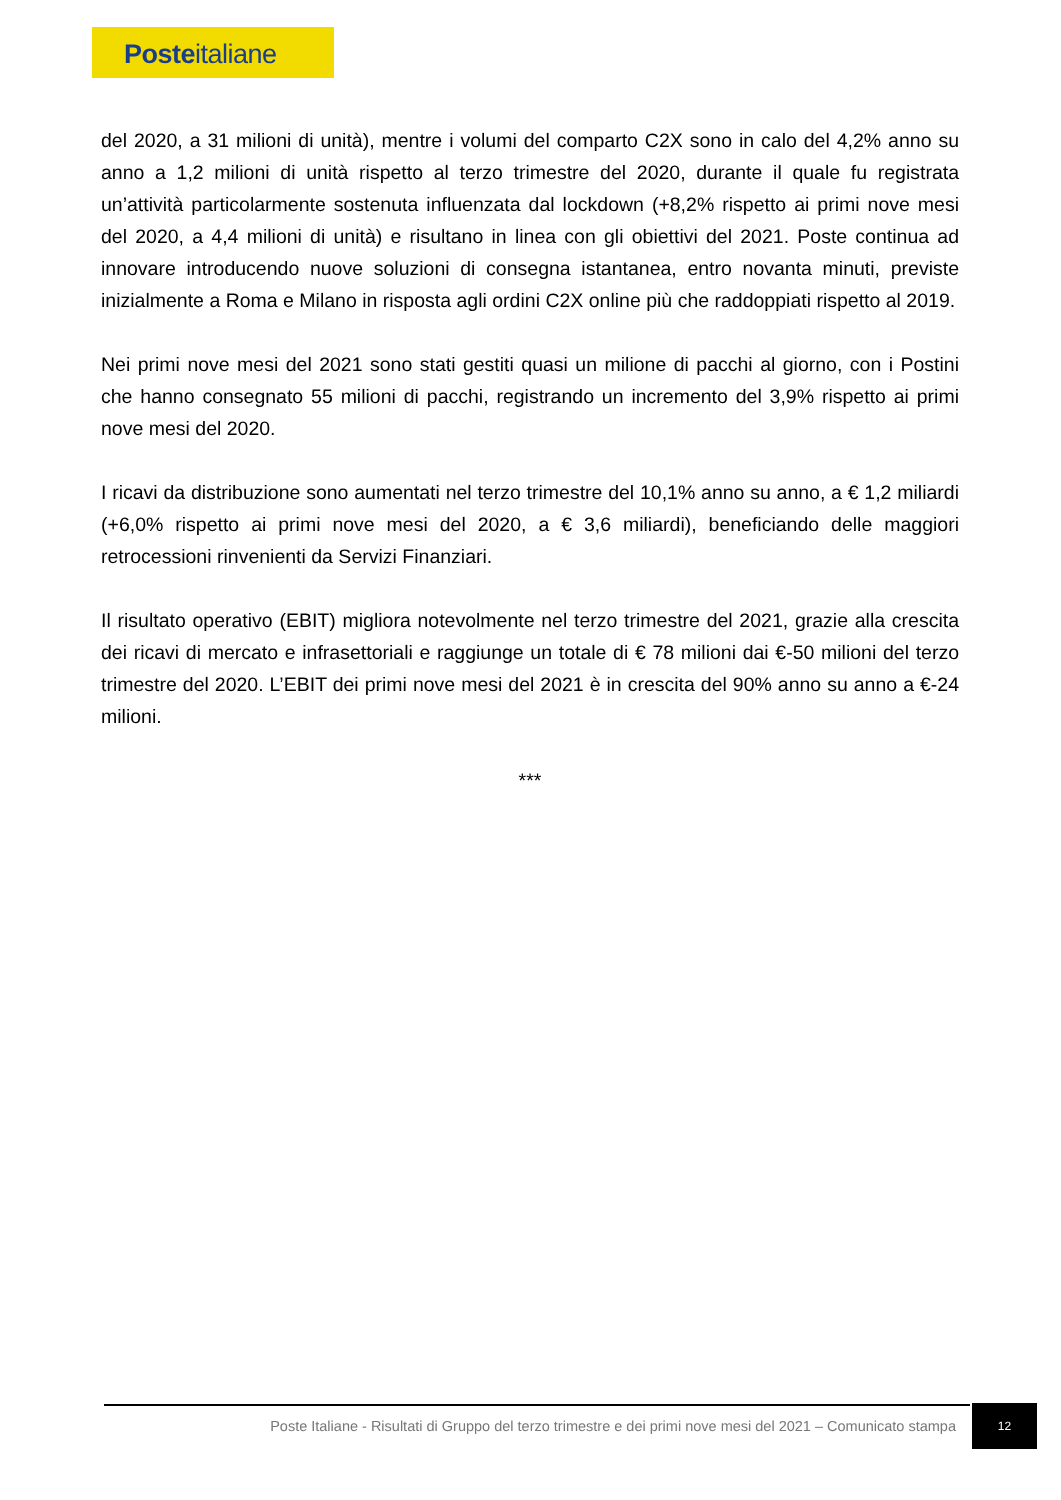Posteitaliane
del 2020, a 31 milioni di unità), mentre i volumi del comparto C2X sono in calo del 4,2% anno su anno a 1,2 milioni di unità rispetto al terzo trimestre del 2020, durante il quale fu registrata un’attività particolarmente sostenuta influenzata dal lockdown (+8,2% rispetto ai primi nove mesi del 2020, a 4,4 milioni di unità) e risultano in linea con gli obiettivi del 2021. Poste continua ad innovare introducendo nuove soluzioni di consegna istantanea, entro novanta minuti, previste inizialmente a Roma e Milano in risposta agli ordini C2X online più che raddoppiati rispetto al 2019.
Nei primi nove mesi del 2021 sono stati gestiti quasi un milione di pacchi al giorno, con i Postini che hanno consegnato 55 milioni di pacchi, registrando un incremento del 3,9% rispetto ai primi nove mesi del 2020.
I ricavi da distribuzione sono aumentati nel terzo trimestre del 10,1% anno su anno, a € 1,2 miliardi (+6,0% rispetto ai primi nove mesi del 2020, a € 3,6 miliardi), beneficiando delle maggiori retrocessioni rinvenienti da Servizi Finanziari.
Il risultato operativo (EBIT) migliora notevolmente nel terzo trimestre del 2021, grazie alla crescita dei ricavi di mercato e infrasettoriali e raggiunge un totale di € 78 milioni dai €-50 milioni del terzo trimestre del 2020. L’EBIT dei primi nove mesi del 2021 è in crescita del 90% anno su anno a €-24 milioni.
***
Poste Italiane - Risultati di Gruppo del terzo trimestre e dei primi nove mesi del 2021 – Comunicato stampa
12